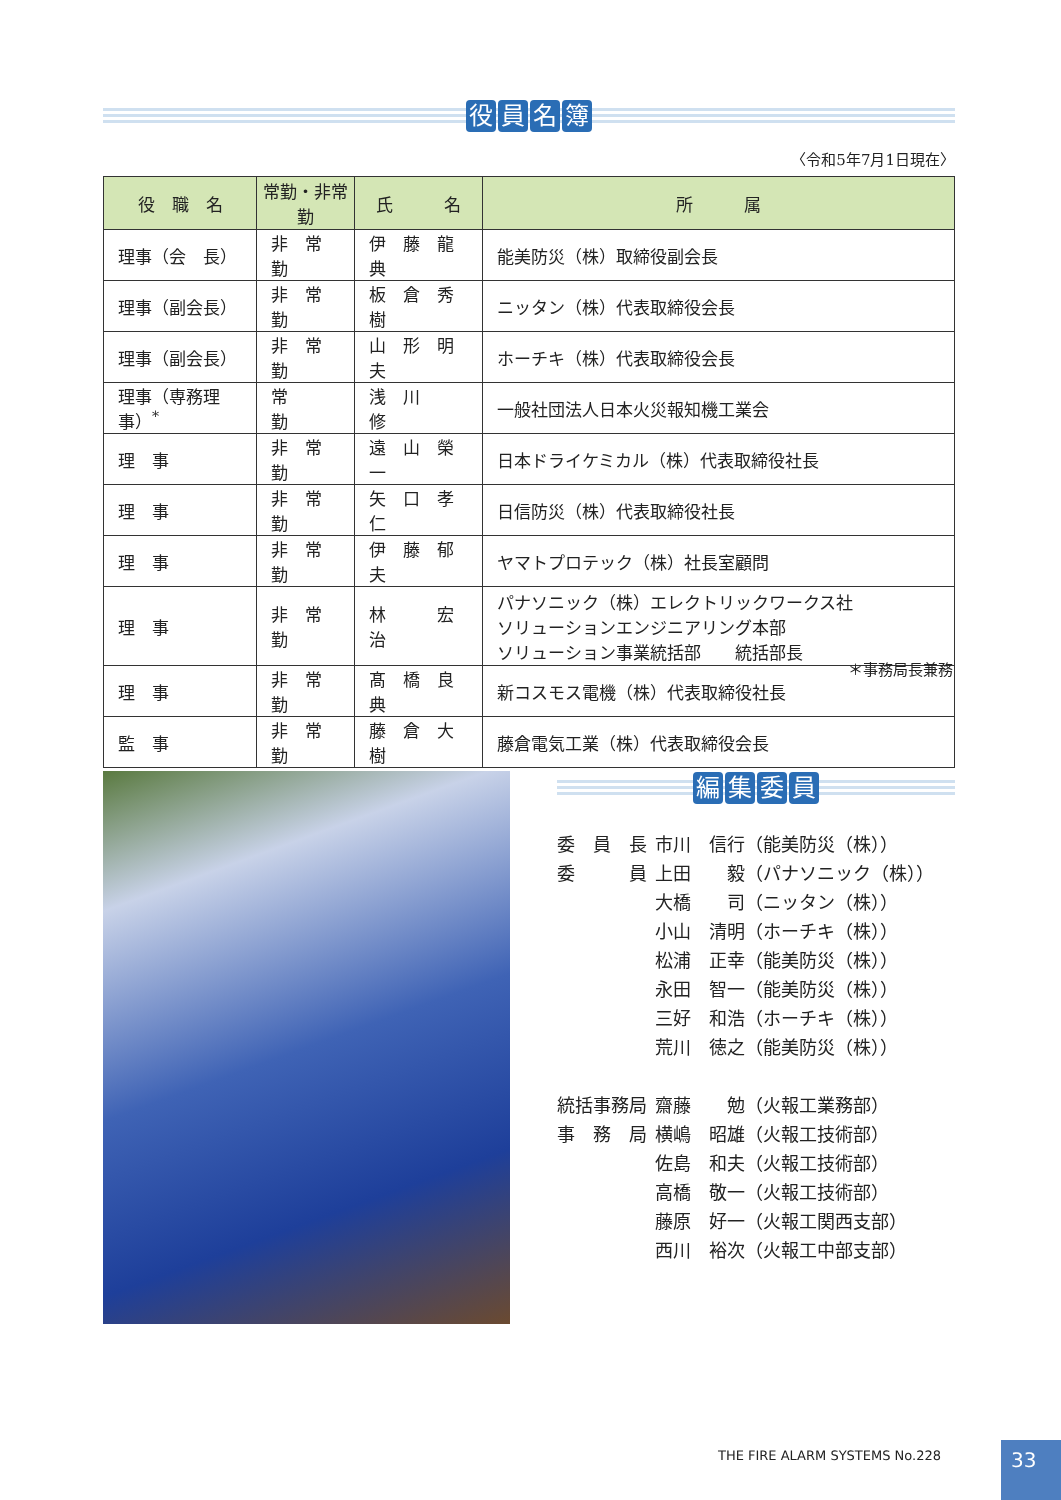役員名簿
〈令和5年7月1日現在〉
| 役 職 名 | 常勤・非常勤 | 氏 名 | 所 属 |
| --- | --- | --- | --- |
| 理事（会 長） | 非 常 勤 | 伊 藤 龍 典 | 能美防災（株）取締役副会長 |
| 理事（副会長） | 非 常 勤 | 板 倉 秀 樹 | ニッタン（株）代表取締役会長 |
| 理事（副会長） | 非 常 勤 | 山 形 明 夫 | ホーチキ（株）代表取締役会長 |
| 理事（専務理事）<sup>*</sup> | 常 勤 | 浅 川 修 | 一般社団法人日本火災報知機工業会 |
| 理 事 | 非 常 勤 | 遠 山 榮 一 | 日本ドライケミカル（株）代表取締役社長 |
| 理 事 | 非 常 勤 | 矢 口 孝 仁 | 日信防災（株）代表取締役社長 |
| 理 事 | 非 常 勤 | 伊 藤 郁 夫 | ヤマトプロテック（株）社長室顧問 |
| 理 事 | 非 常 勤 | 林 宏 治 | パナソニック（株）エレクトリックワークス社 ソリューションエンジニアリング本部 ソリューション事業統括部 統括部長 |
| 理 事 | 非 常 勤 | 髙 橋 良 典 | 新コスモス電機（株）代表取締役社長 |
| 監 事 | 非 常 勤 | 藤 倉 大 樹 | 藤倉電気工業（株）代表取締役会長 |
＊事務局長兼務
編集委員
| 委 員 長 | 市川 信行（能美防災（株）） |
| 委 員 | 上田 毅（パナソニック（株）） |
| | 大橋 司（ニッタン（株）） |
| | 小山 清明（ホーチキ（株）） |
| | 松浦 正幸（能美防災（株）） |
| | 永田 智一（能美防災（株）） |
| | 三好 和浩（ホーチキ（株）） |
| | 荒川 徳之（能美防災（株）） |
| 統括事務局 | 齋藤 勉（火報工業務部） |
| 事 務 局 | 横嶋 昭雄（火報工技術部） |
| | 佐島 和夫（火報工技術部） |
| | 高橋 敬一（火報工技術部） |
| | 藤原 好一（火報工関西支部） |
| | 西川 裕次（火報工中部支部） |
THE FIRE ALARM SYSTEMS No.228 33